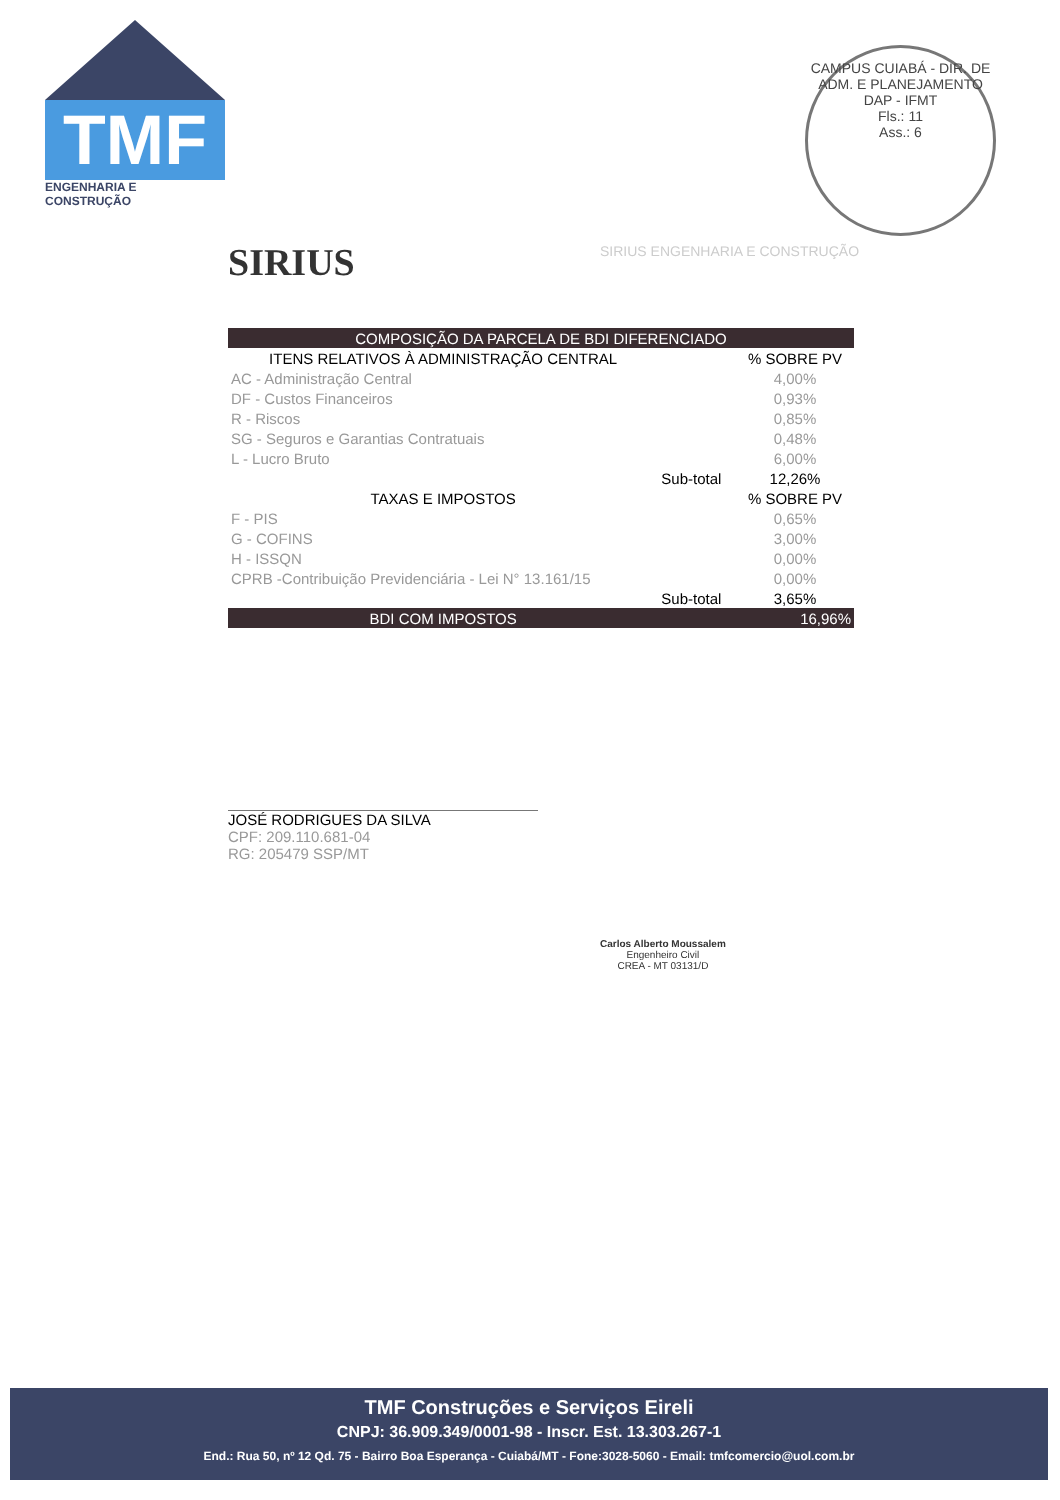TMF
ENGENHARIA E CONSTRUÇÃO
CAMPUS CUIABÁ - DIR. DE ADM. E PLANEJAMENTO
DAP - IFMT
Fls.: 11
Ass.: 6
SIRIUS SIRIUS ENGENHARIA E CONSTRUÇÃO
| COMPOSIÇÃO DA PARCELA DE BDI DIFERENCIADO | | |
| --- | --- | --- |
| ITENS RELATIVOS À ADMINISTRAÇÃO CENTRAL | | % SOBRE PV |
| AC - Administração Central | | 4,00% |
| DF - Custos Financeiros | | 0,93% |
| R - Riscos | | 0,85% |
| SG - Seguros e Garantias Contratuais | | 0,48% |
| L - Lucro Bruto | | 6,00% |
| | Sub-total | 12,26% |
| TAXAS E IMPOSTOS | | % SOBRE PV |
| F - PIS | | 0,65% |
| G - COFINS | | 3,00% |
| H - ISSQN | | 0,00% |
| CPRB -Contribuição Previdenciária - Lei N° 13.161/15 | | 0,00% |
| | Sub-total | 3,65% |
| BDI COM IMPOSTOS | | 16,96% |
JOSÉ RODRIGUES DA SILVA
CPF: 209.110.681-04
RG: 205479 SSP/MT
Carlos Alberto Moussalem
Engenheiro Civil
CREA - MT 03131/D
TMF Construções e Serviços Eireli
CNPJ: 36.909.349/0001-98 - Inscr. Est. 13.303.267-1
End.: Rua 50, nº 12 Qd. 75 - Bairro Boa Esperança - Cuiabá/MT - Fone:3028-5060 - Email: tmfcomercio@uol.com.br